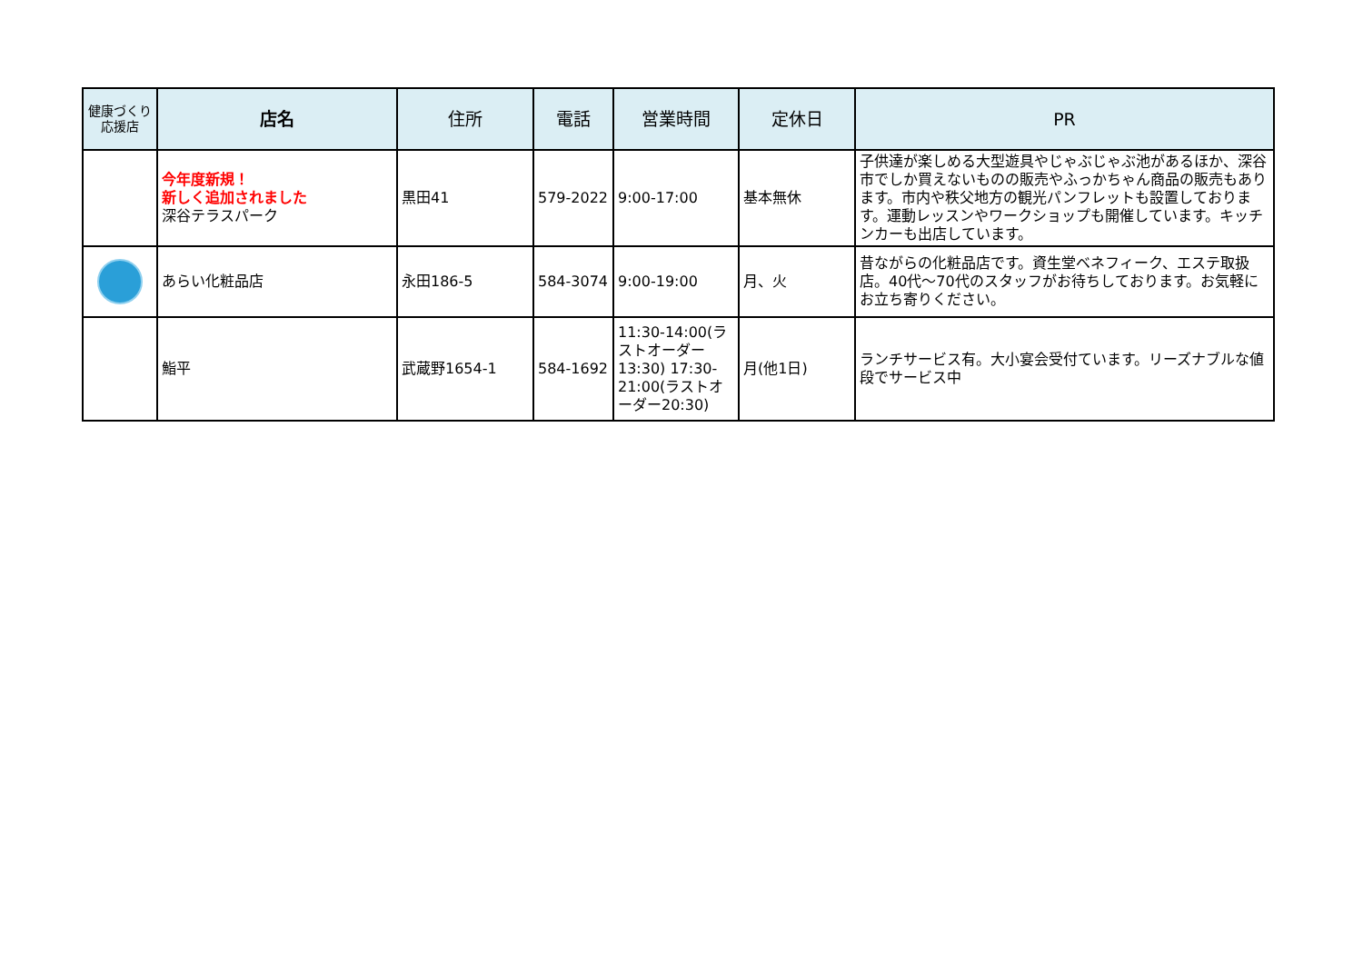| 健康づくり 応援店 | 店名 | 住所 | 電話 | 営業時間 | 定休日 | PR |
| --- | --- | --- | --- | --- | --- | --- |
| | 今年度新規！ 新しく追加されました 深谷テラスパーク | 黒田41 | 579-2022 | 9:00-17:00 | 基本無休 | 子供達が楽しめる大型遊具やじゃぶじゃぶ池があるほか、深谷市でしか買えないものの販売やふっかちゃん商品の販売もあります。市内や秩父地方の観光パンフレットも設置しております。運動レッスンやワークショップも開催しています。キッチンカーも出店しています。 |
| | あらい化粧品店 | 永田186-5 | 584-3074 | 9:00-19:00 | 月、火 | 昔ながらの化粧品店です。資生堂ベネフィーク、エステ取扱店。40代～70代のスタッフがお待ちしております。お気軽にお立ち寄りください。 |
| | 鮨平 | 武蔵野1654-1 | 584-1692 | 11:30-14:00(ラストオーダー13:30) 17:30-21:00(ラストオーダー20:30) | 月(他1日) | ランチサービス有。大小宴会受付ています。リーズナブルな値段でサービス中 |